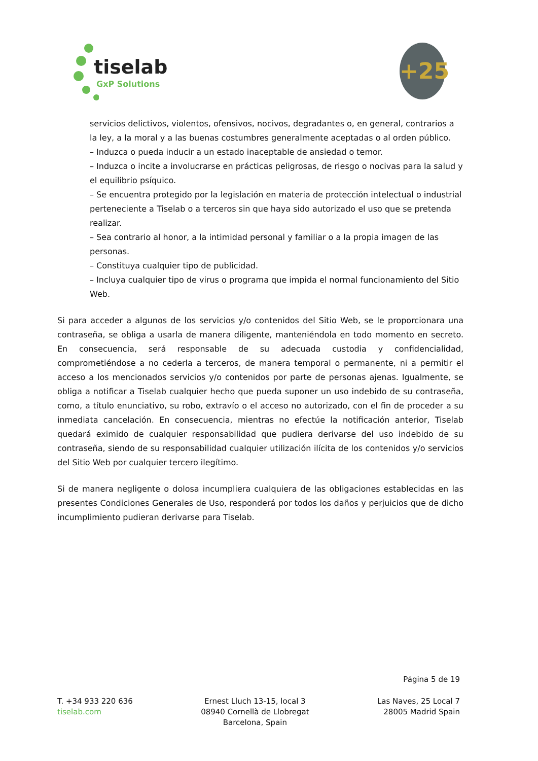tiselab
GxP Solutions
+25
servicios delictivos, violentos, ofensivos, nocivos, degradantes o, en general, contrarios a la ley, a la moral y a las buenas costumbres generalmente aceptadas o al orden público.
– Induzca o pueda inducir a un estado inaceptable de ansiedad o temor.
– Induzca o incite a involucrarse en prácticas peligrosas, de riesgo o nocivas para la salud y el equilibrio psíquico.
– Se encuentra protegido por la legislación en materia de protección intelectual o industrial perteneciente a Tiselab o a terceros sin que haya sido autorizado el uso que se pretenda realizar.
– Sea contrario al honor, a la intimidad personal y familiar o a la propia imagen de las personas.
– Constituya cualquier tipo de publicidad.
– Incluya cualquier tipo de virus o programa que impida el normal funcionamiento del Sitio Web.
Si para acceder a algunos de los servicios y/o contenidos del Sitio Web, se le proporcionara una contraseña, se obliga a usarla de manera diligente, manteniéndola en todo momento en secreto. En consecuencia, será responsable de su adecuada custodia y confidencialidad, comprometiéndose a no cederla a terceros, de manera temporal o permanente, ni a permitir el acceso a los mencionados servicios y/o contenidos por parte de personas ajenas. Igualmente, se obliga a notificar a Tiselab cualquier hecho que pueda suponer un uso indebido de su contraseña, como, a título enunciativo, su robo, extravío o el acceso no autorizado, con el fin de proceder a su inmediata cancelación. En consecuencia, mientras no efectúe la notificación anterior, Tiselab quedará eximido de cualquier responsabilidad que pudiera derivarse del uso indebido de su contraseña, siendo de su responsabilidad cualquier utilización ilícita de los contenidos y/o servicios del Sitio Web por cualquier tercero ilegítimo.
Si de manera negligente o dolosa incumpliera cualquiera de las obligaciones establecidas en las presentes Condiciones Generales de Uso, responderá por todos los daños y perjuicios que de dicho incumplimiento pudieran derivarse para Tiselab.
Página 5 de 19
T. +34 933 220 636
tiselab.com
Ernest Lluch 13-15, local 3
08940 Cornellà de Llobregat
Barcelona, Spain
Las Naves, 25 Local 7
28005 Madrid Spain